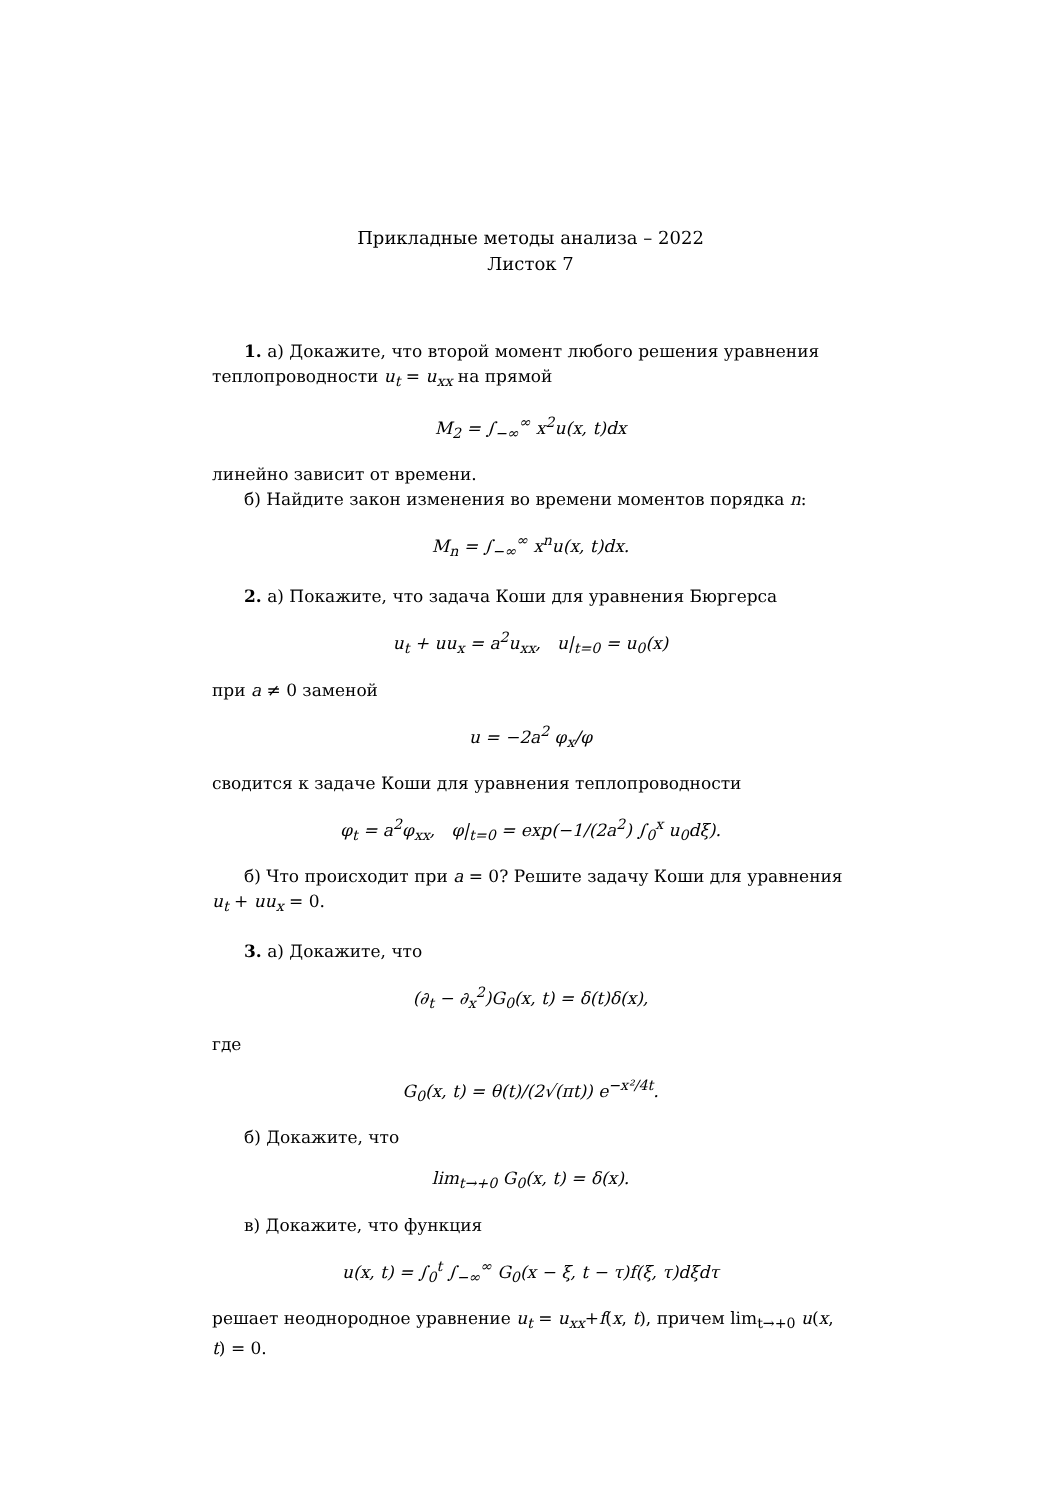Прикладные методы анализа – 2022
Листок 7
1. а) Докажите, что второй момент любого решения уравнения теплопроводности u<sub>t</sub> = u<sub>xx</sub> на прямой
M<sub>2</sub> = ∫<sub>−∞</sub><sup>∞</sup> x<sup>2</sup>u(x, t)dx
линейно зависит от времени.
б) Найдите закон изменения во времени моментов порядка n:
M<sub>n</sub> = ∫<sub>−∞</sub><sup>∞</sup> x<sup>n</sup>u(x, t)dx.
2. а) Покажите, что задача Коши для уравнения Бюргерса
u<sub>t</sub> + uu<sub>x</sub> = a<sup>2</sup>u<sub>xx</sub>, u|<sub>t=0</sub> = u<sub>0</sub>(x)
при a ≠ 0 заменой
u = −2a<sup>2</sup> φ<sub>x</sub>/φ
сводится к задаче Коши для уравнения теплопроводности
φ<sub>t</sub> = a<sup>2</sup>φ<sub>xx</sub>, φ|<sub>t=0</sub> = exp(−1/(2a<sup>2</sup>) ∫<sub>0</sub><sup>x</sup> u<sub>0</sub>dξ).
б) Что происходит при a = 0? Решите задачу Коши для уравнения u<sub>t</sub> + uu<sub>x</sub> = 0.
3. а) Докажите, что
(∂<sub>t</sub> − ∂<sub>x</sub><sup>2</sup>)G<sub>0</sub>(x, t) = δ(t)δ(x),
где
G<sub>0</sub>(x, t) = θ(t)/(2√(πt)) e<sup>−x²/4t</sup>.
б) Докажите, что
lim<sub>t→+0</sub> G<sub>0</sub>(x, t) = δ(x).
в) Докажите, что функция
u(x, t) = ∫<sub>0</sub><sup>t</sup> ∫<sub>−∞</sub><sup>∞</sup> G<sub>0</sub>(x − ξ, t − τ)f(ξ, τ)dξdτ
решает неоднородное уравнение u<sub>t</sub> = u<sub>xx</sub>+f(x, t), причем lim<sub>t→+0</sub> u(x, t) = 0.